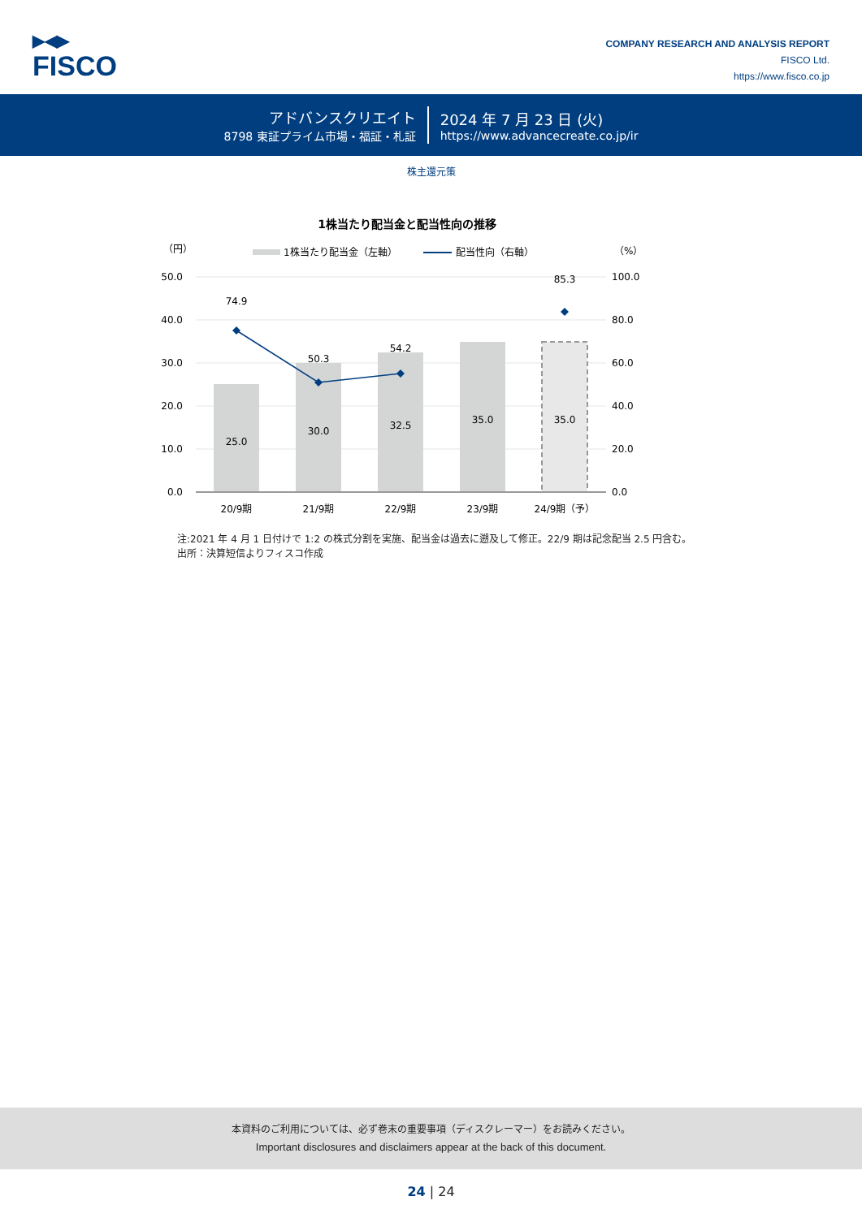▶◀▶
FISCO
COMPANY RESEARCH AND ANALYSIS REPORT
FISCO Ltd.
https://www.fisco.co.jp
アドバンスクリエイト
8798 東証プライム市場・福証・札証
2024 年 7 月 23 日 (火)
https://www.advancecreate.co.jp/ir
株主還元策
1株当たり配当金と配当性向の推移
（円）
（%）
1株当たり配当金（左軸）
配当性向（右軸）
50.0
40.0
30.0
20.0
10.0
0.0
100.0
80.0
60.0
40.0
20.0
0.0
25.0
30.0
32.5
35.0
35.0
74.9
50.3
54.2
85.3
20/9期
21/9期
22/9期
23/9期
24/9期（予）
注:2021 年 4 月 1 日付けで 1:2 の株式分割を実施、配当金は過去に遡及して修正。22/9 期は記念配当 2.5 円含む。
出所：決算短信よりフィスコ作成
本資料のご利用については、必ず巻末の重要事項（ディスクレーマー）をお読みください。
Important disclosures and disclaimers appear at the back of this document.
24 | 24